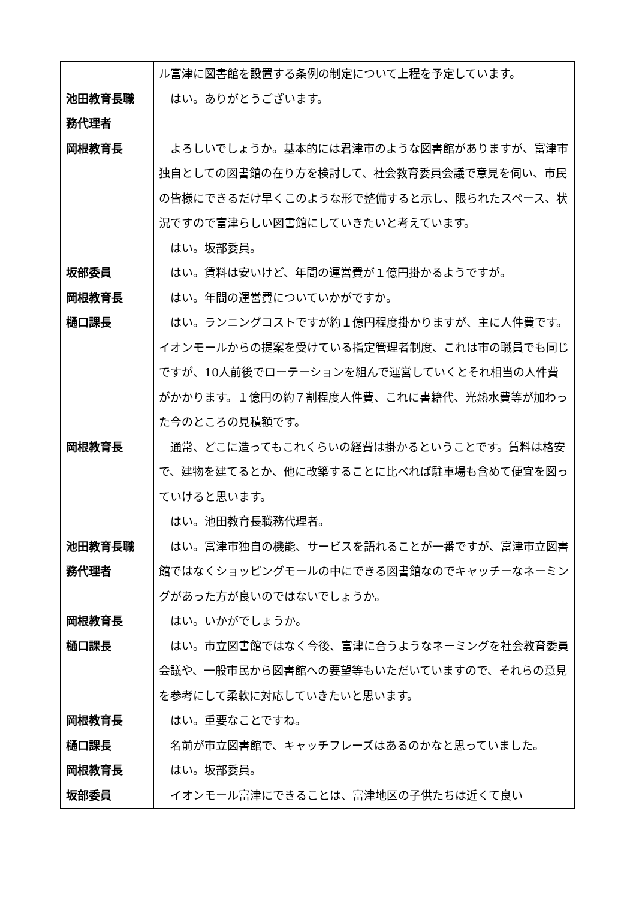| | ル富津に図書館を設置する条例の制定について上程を予定しています。 |
| 池田教育長職 務代理者 | はい。ありがとうございます。 |
| 岡根教育長 | よろしいでしょうか。基本的には君津市のような図書館がありますが、富津市独自としての図書館の在り方を検討して、社会教育委員会議で意見を伺い、市民の皆様にできるだけ早くこのような形で整備すると示し、限られたスペース、状況ですので富津らしい図書館にしていきたいと考えています。 はい。坂部委員。 |
| 坂部委員 | はい。賃料は安いけど、年間の運営費が１億円掛かるようですが。 |
| 岡根教育長 | はい。年間の運営費についていかがですか。 |
| 樋口課長 | はい。ランニングコストですが約１億円程度掛かりますが、主に人件費です。イオンモールからの提案を受けている指定管理者制度、これは市の職員でも同じですが、10人前後でローテーションを組んで運営していくとそれ相当の人件費がかかります。１億円の約７割程度人件費、これに書籍代、光熱水費等が加わった今のところの見積額です。 |
| 岡根教育長 | 通常、どこに造ってもこれくらいの経費は掛かるということです。賃料は格安で、建物を建てるとか、他に改築することに比べれば駐車場も含めて便宜を図っていけると思います。 はい。池田教育長職務代理者。 |
| 池田教育長職 務代理者 | はい。富津市独自の機能、サービスを語れることが一番ですが、富津市立図書館ではなくショッピングモールの中にできる図書館なのでキャッチーなネーミングがあった方が良いのではないでしょうか。 |
| 岡根教育長 | はい。いかがでしょうか。 |
| 樋口課長 | はい。市立図書館ではなく今後、富津に合うようなネーミングを社会教育委員会議や、一般市民から図書館への要望等もいただいていますので、それらの意見を参考にして柔軟に対応していきたいと思います。 |
| 岡根教育長 | はい。重要なことですね。 |
| 樋口課長 | 名前が市立図書館で、キャッチフレーズはあるのかなと思っていました。 |
| 岡根教育長 | はい。坂部委員。 |
| 坂部委員 | イオンモール富津にできることは、富津地区の子供たちは近くて良い |